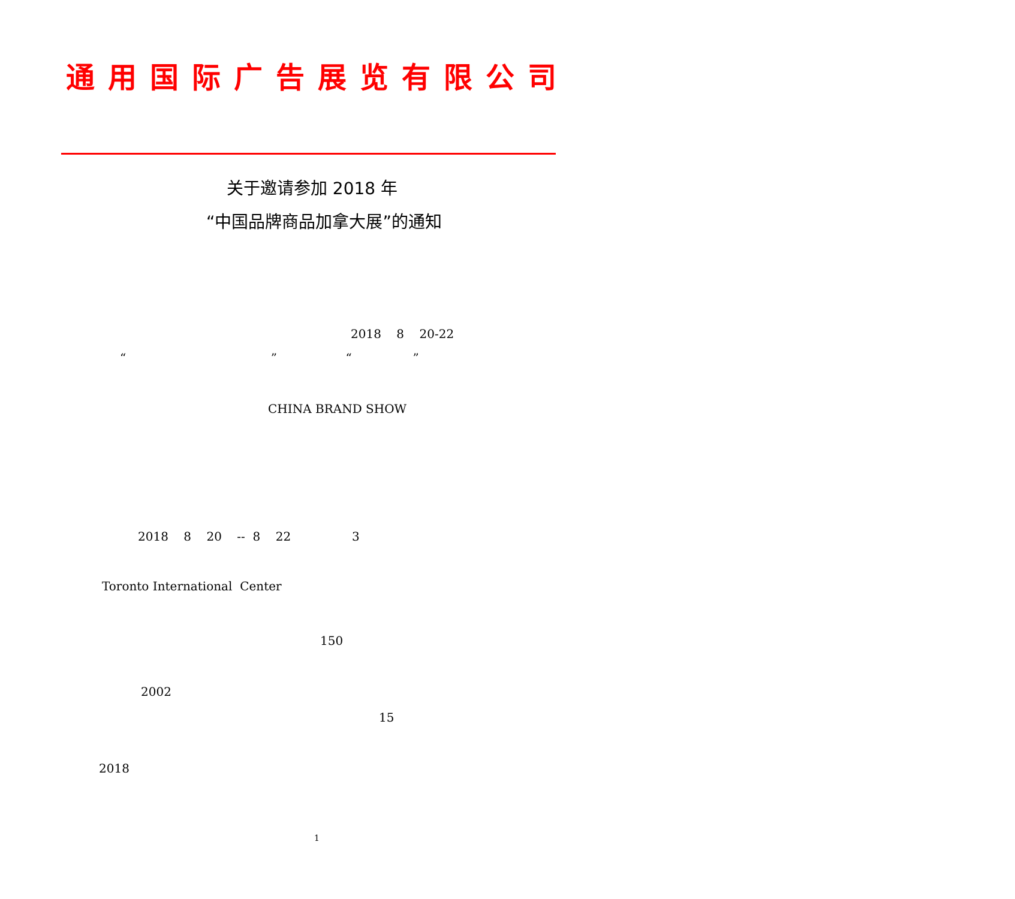通用国际广告展览有限公司
关于邀请参加 2018 年
“中国品牌商品加拿大展”的通知
2018 8 20-22
“ ” “ ”
CHINA BRAND SHOW
2018 8 20 -- 8 22 3
Toronto International Center
150
2002
15
2018
1